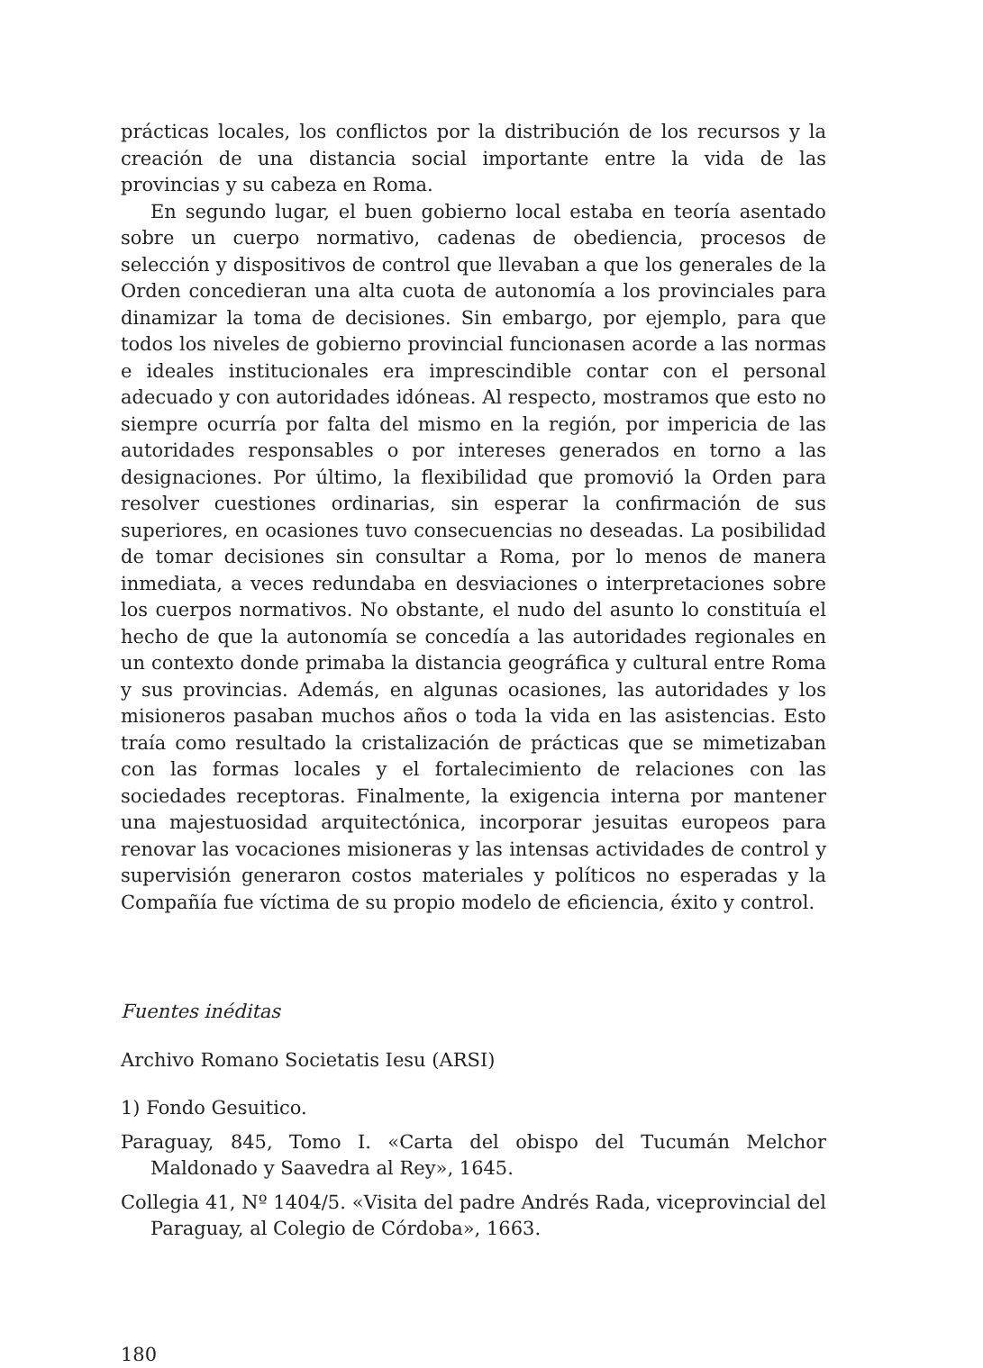prácticas locales, los conflictos por la distribución de los recursos y la creación de una distancia social importante entre la vida de las provincias y su cabeza en Roma.
En segundo lugar, el buen gobierno local estaba en teoría asentado sobre un cuerpo normativo, cadenas de obediencia, procesos de selección y dispositivos de control que llevaban a que los generales de la Orden concedieran una alta cuota de autonomía a los provinciales para dinamizar la toma de decisiones. Sin embargo, por ejemplo, para que todos los niveles de gobierno provincial funcionasen acorde a las normas e ideales institucionales era imprescindible contar con el personal adecuado y con autoridades idóneas. Al respecto, mostramos que esto no siempre ocurría por falta del mismo en la región, por impericia de las autoridades responsables o por intereses generados en torno a las designaciones. Por último, la flexibilidad que promovió la Orden para resolver cuestiones ordinarias, sin esperar la confirmación de sus superiores, en ocasiones tuvo consecuencias no deseadas. La posibilidad de tomar decisiones sin consultar a Roma, por lo menos de manera inmediata, a veces redundaba en desviaciones o interpretaciones sobre los cuerpos normativos. No obstante, el nudo del asunto lo constituía el hecho de que la autonomía se concedía a las autoridades regionales en un contexto donde primaba la distancia geográfica y cultural entre Roma y sus provincias. Además, en algunas ocasiones, las autoridades y los misioneros pasaban muchos años o toda la vida en las asistencias. Esto traía como resultado la cristalización de prácticas que se mimetizaban con las formas locales y el fortalecimiento de relaciones con las sociedades receptoras. Finalmente, la exigencia interna por mantener una majestuosidad arquitectónica, incorporar jesuitas europeos para renovar las vocaciones misioneras y las intensas actividades de control y supervisión generaron costos materiales y políticos no esperadas y la Compañía fue víctima de su propio modelo de eficiencia, éxito y control.
Fuentes inéditas
Archivo Romano Societatis Iesu (ARSI)
1) Fondo Gesuitico.
Paraguay, 845, Tomo I. «Carta del obispo del Tucumán Melchor Maldonado y Saavedra al Rey», 1645.
Collegia 41, Nº 1404/5. «Visita del padre Andrés Rada, viceprovincial del Paraguay, al Colegio de Córdoba», 1663.
180